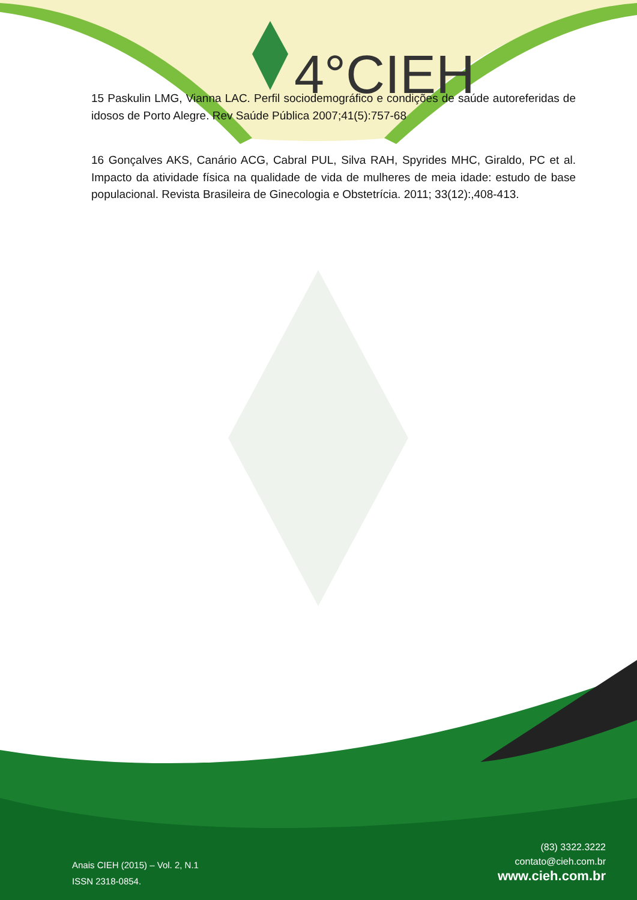4°CIEH
15 Paskulin LMG, Vianna LAC. Perfil sociodemográfico e condições de saúde autoreferidas de idosos de Porto Alegre. Rev Saúde Pública 2007;41(5):757-68
16 Gonçalves AKS, Canário ACG, Cabral PUL, Silva RAH, Spyrides MHC, Giraldo, PC et al. Impacto da atividade física na qualidade de vida de mulheres de meia idade: estudo de base populacional. Revista Brasileira de Ginecologia e Obstetrícia. 2011; 33(12):,408-413.
(83) 3322.3222
contato@cieh.com.br
www.cieh.com.br
Anais CIEH (2015) – Vol. 2, N.1
ISSN 2318-0854.